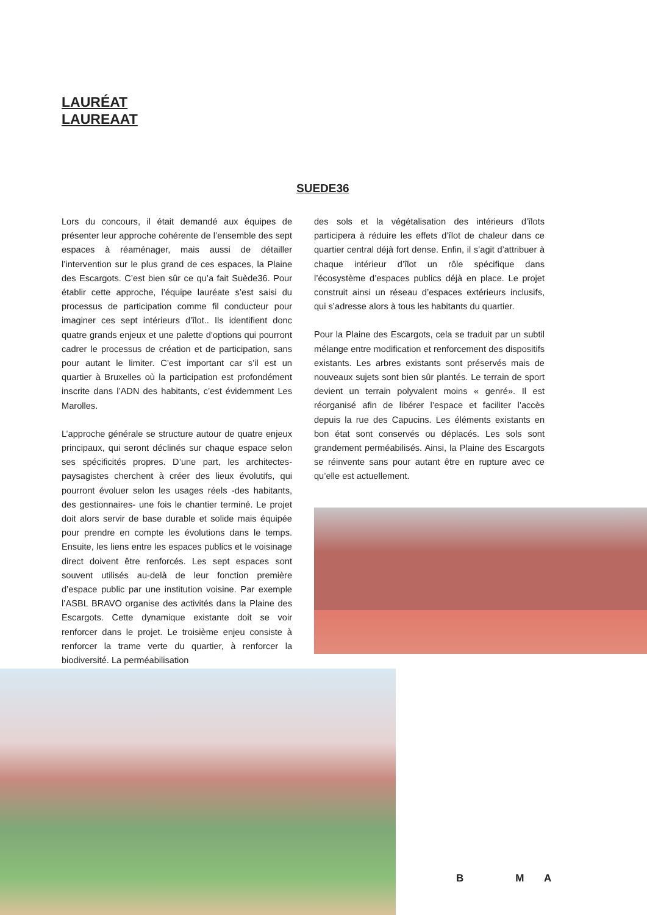LAURÉAT
LAUREAAT
SUEDE36
Lors du concours, il était demandé aux équipes de présenter leur approche cohérente de l’ensemble des sept espaces à réaménager, mais aussi de détailler l’intervention sur le plus grand de ces espaces, la Plaine des Escargots. C’est bien sûr ce qu’a fait Suède36. Pour établir cette approche, l’équipe lauréate s’est saisi du processus de participation comme fil conducteur pour imaginer ces sept intérieurs d’îlot.. Ils identifient donc quatre grands enjeux et une palette d’options qui pourront cadrer le processus de création et de participation, sans pour autant le limiter. C’est important car s’il est un quartier à Bruxelles où la participation est profondément inscrite dans l’ADN des habitants, c’est évidemment Les Marolles.
L’approche générale se structure autour de quatre enjeux principaux, qui seront déclinés sur chaque espace selon ses spécificités propres. D’une part, les architectes-paysagistes cherchent à créer des lieux évolutifs, qui pourront évoluer selon les usages réels -des habitants, des gestionnaires- une fois le chantier terminé. Le projet doit alors servir de base durable et solide mais équipée pour prendre en compte les évolutions dans le temps. Ensuite, les liens entre les espaces publics et le voisinage direct doivent être renforcés. Les sept espaces sont souvent utilisés au-delà de leur fonction première d’espace public par une institution voisine. Par exemple l’ASBL BRAVO organise des activités dans la Plaine des Escargots. Cette dynamique existante doit se voir renforcer dans le projet. Le troisième enjeu consiste à renforcer la trame verte du quartier, à renforcer la biodiversité. La perméabilisation
des sols et la végétalisation des intérieurs d’îlots participera à réduire les effets d’îlot de chaleur dans ce quartier central déjà fort dense. Enfin, il s’agit d’attribuer à chaque intérieur d’îlot un rôle spécifique dans l’écosystème d’espaces publics déjà en place. Le projet construit ainsi un réseau d’espaces extérieurs inclusifs, qui s’adresse alors à tous les habitants du quartier.
Pour la Plaine des Escargots, cela se traduit par un subtil mélange entre modification et renforcement des dispositifs existants. Les arbres existants sont préservés mais de nouveaux sujets sont bien sûr plantés. Le terrain de sport devient un terrain polyvalent moins « genré». Il est réorganisé afin de libérer l’espace et faciliter l’accès depuis la rue des Capucins. Les éléments existants en bon état sont conservés ou déplacés. Les sols sont grandement perméabilisés. Ainsi, la Plaine des Escargots se réinvente sans pour autant être en rupture avec ce qu’elle est actuellement.
B M A